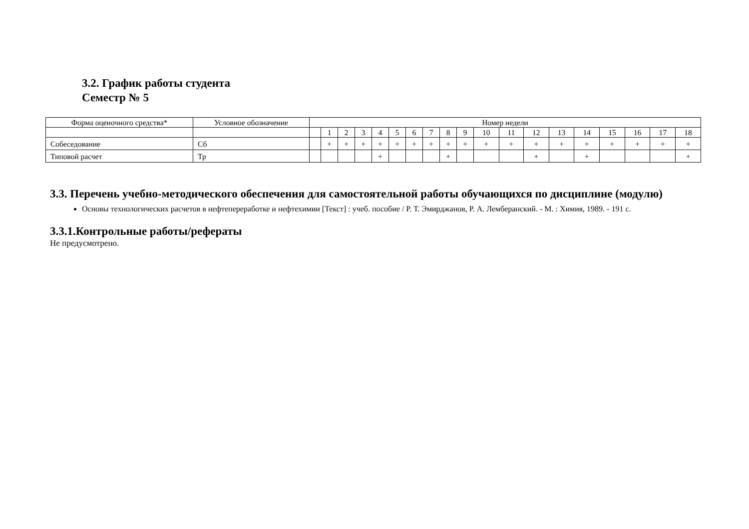3.2. График работы студента
Семестр № 5
| Форма оценочного средства* | Условное обозначение | Номер недели | | | | | | | | | | | | | | | | | | |
| | | | 1 | 2 | 3 | 4 | 5 | 6 | 7 | 8 | 9 | 10 | 11 | 12 | 13 | 14 | 15 | 16 | 17 | 18 |
| Собеседование | Сб | | + | + | + | + | + | + | + | + | + | + | + | + | + | + | + | + | + | + |
| Типовой расчет | Тр | | | | | + | | | | + | | | | + | | + | | | | + |
3.3. Перечень учебно-методического обеспечения для самостоятельной работы обучающихся по дисциплине (модулю)
Основы технологических расчетов в нефтепереработке и нефтехимии [Текст] : учеб. пособие / Р. Т. Эмирджанов, Р. А. Лемберанский. - М. : Химия, 1989. - 191 с.
3.3.1.Контрольные работы/рефераты
Не предусмотрено.